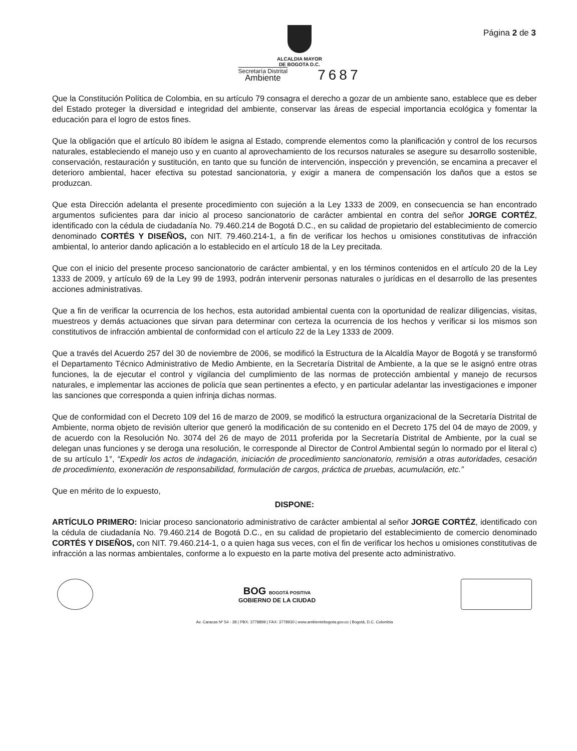Página 2 de 3
ALCALDIA MAYOR
DE BOGOTA D.C.
Secretaría Distrital
Ambiente 7687
Que la Constitución Política de Colombia, en su artículo 79 consagra el derecho a gozar de un ambiente sano, establece que es deber del Estado proteger la diversidad e integridad del ambiente, conservar las áreas de especial importancia ecológica y fomentar la educación para el logro de estos fines.
Que la obligación que el artículo 80 ibídem le asigna al Estado, comprende elementos como la planificación y control de los recursos naturales, estableciendo el manejo uso y en cuanto al aprovechamiento de los recursos naturales se asegure su desarrollo sostenible, conservación, restauración y sustitución, en tanto que su función de intervención, inspección y prevención, se encamina a precaver el deterioro ambiental, hacer efectiva su potestad sancionatoria, y exigir a manera de compensación los daños que a estos se produzcan.
Que esta Dirección adelanta el presente procedimiento con sujeción a la Ley 1333 de 2009, en consecuencia se han encontrado argumentos suficientes para dar inicio al proceso sancionatorio de carácter ambiental en contra del señor JORGE CORTÉZ, identificado con la cédula de ciudadanía No. 79.460.214 de Bogotá D.C., en su calidad de propietario del establecimiento de comercio denominado CORTÉS Y DISEÑOS, con NIT. 79.460.214-1, a fin de verificar los hechos u omisiones constitutivas de infracción ambiental, lo anterior dando aplicación a lo establecido en el artículo 18 de la Ley precitada.
Que con el inicio del presente proceso sancionatorio de carácter ambiental, y en los términos contenidos en el artículo 20 de la Ley 1333 de 2009, y artículo 69 de la Ley 99 de 1993, podrán intervenir personas naturales o jurídicas en el desarrollo de las presentes acciones administrativas.
Que a fin de verificar la ocurrencia de los hechos, esta autoridad ambiental cuenta con la oportunidad de realizar diligencias, visitas, muestreos y demás actuaciones que sirvan para determinar con certeza la ocurrencia de los hechos y verificar si los mismos son constitutivos de infracción ambiental de conformidad con el artículo 22 de la Ley 1333 de 2009.
Que a través del Acuerdo 257 del 30 de noviembre de 2006, se modificó la Estructura de la Alcaldía Mayor de Bogotá y se transformó el Departamento Técnico Administrativo de Medio Ambiente, en la Secretaría Distrital de Ambiente, a la que se le asignó entre otras funciones, la de ejecutar el control y vigilancia del cumplimiento de las normas de protección ambiental y manejo de recursos naturales, e implementar las acciones de policía que sean pertinentes a efecto, y en particular adelantar las investigaciones e imponer las sanciones que corresponda a quien infrinja dichas normas.
Que de conformidad con el Decreto 109 del 16 de marzo de 2009, se modificó la estructura organizacional de la Secretaría Distrital de Ambiente, norma objeto de revisión ulterior que generó la modificación de su contenido en el Decreto 175 del 04 de mayo de 2009, y de acuerdo con la Resolución No. 3074 del 26 de mayo de 2011 proferida por la Secretaría Distrital de Ambiente, por la cual se delegan unas funciones y se deroga una resolución, le corresponde al Director de Control Ambiental según lo normado por el literal c) de su artículo 1°, “Expedir los actos de indagación, iniciación de procedimiento sancionatorio, remisión a otras autoridades, cesación de procedimiento, exoneración de responsabilidad, formulación de cargos, práctica de pruebas, acumulación, etc.”
Que en mérito de lo expuesto,
DISPONE:
ARTÍCULO PRIMERO: Iniciar proceso sancionatorio administrativo de carácter ambiental al señor JORGE CORTÉZ, identificado con la cédula de ciudadanía No. 79.460.214 de Bogotá D.C., en su calidad de propietario del establecimiento de comercio denominado CORTÉS Y DISEÑOS, con NIT. 79.460.214-1, o a quien haga sus veces, con el fin de verificar los hechos u omisiones constitutivas de infracción a las normas ambientales, conforme a lo expuesto en la parte motiva del presente acto administrativo.
BOG BOGOTÁ POSITIVA
GOBIERNO DE LA CIUDAD
Av. Caracas Nº 54 - 38 | PBX: 3778899 | FAX: 3778930 | www.ambientebogota.gov.co | Bogotá, D.C. Colombia